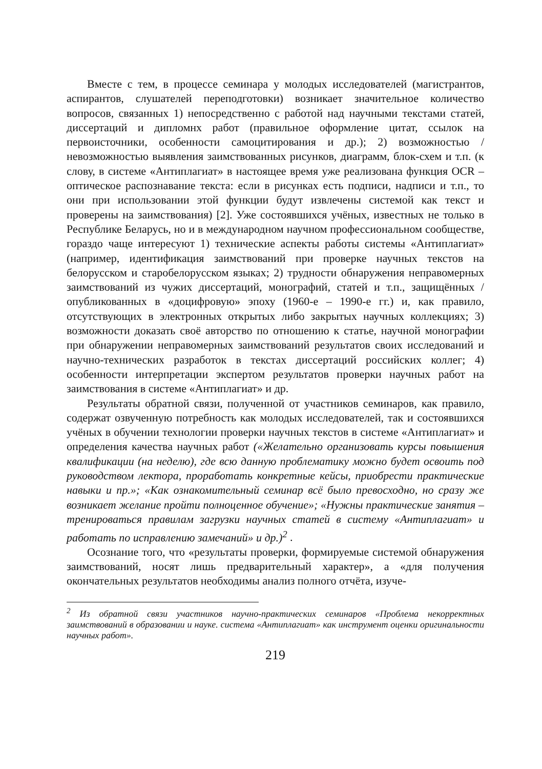Вместе с тем, в процессе семинара у молодых исследователей (магистрантов, аспирантов, слушателей переподготовки) возникает значительное количество вопросов, связанных 1) непосредственно с работой над научными текстами статей, диссертаций и дипломнх работ (правильное оформление цитат, ссылок на первоисточники, особенности самоцитирования и др.); 2) возможностью / невозможностью выявления заимствованных рисунков, диаграмм, блок-схем и т.п. (к слову, в системе «Антиплагиат» в настоящее время уже реализована функция OCR – оптическое распознавание текста: если в рисунках есть подписи, надписи и т.п., то они при использовании этой функции будут извлечены системой как текст и проверены на заимствования) [2]. Уже состоявшихся учёных, известных не только в Республике Беларусь, но и в международном научном профессиональном сообществе, гораздо чаще интересуют 1) технические аспекты работы системы «Антиплагиат» (например, идентификация заимствований при проверке научных текстов на белорусском и старобелорусском языках; 2) трудности обнаружения неправомерных заимствований из чужих диссертаций, монографий, статей и т.п., защищённых / опубликованных в «доцифровую» эпоху (1960-е – 1990-е гг.) и, как правило, отсутствующих в электронных открытых либо закрытых научных коллекциях; 3) возможности доказать своё авторство по отношению к статье, научной монографии при обнаружении неправомерных заимствований результатов своих исследований и научно-технических разработок в текстах диссертаций российских коллег; 4) особенности интерпретации экспертом результатов проверки научных работ на заимствования в системе «Антиплагиат» и др.
Результаты обратной связи, полученной от участников семинаров, как правило, содержат озвученную потребность как молодых исследователей, так и состоявшихся учёных в обучении технологии проверки научных текстов в системе «Антиплагиат» и определения качества научных работ («Желательно организовать курсы повышения квалификации (на неделю), где всю данную проблематику можно будет освоить под руководством лектора, проработать конкретные кейсы, приобрести практические навыки и пр.»; «Как ознакомительный семинар всё было превосходно, но сразу же возникает желание пройти полноценное обучение»; «Нужны практические занятия – тренироваться правилам загрузки научных статей в систему «Антиплагиат» и работать по исправлению замечаний» и др.)<sup>2</sup> .
Осознание того, что «результаты проверки, формируемые системой обнаружения заимствований, носят лишь предварительный характер», а «для получения окончательных результатов необходимы анализ полного отчёта, изуче-
<sup>2</sup> Из обратной связи участников научно-практических семинаров «Проблема некорректных заимствований в образовании и науке. система «Антиплагиат» как инструмент оценки оригинальности научных работ».
219